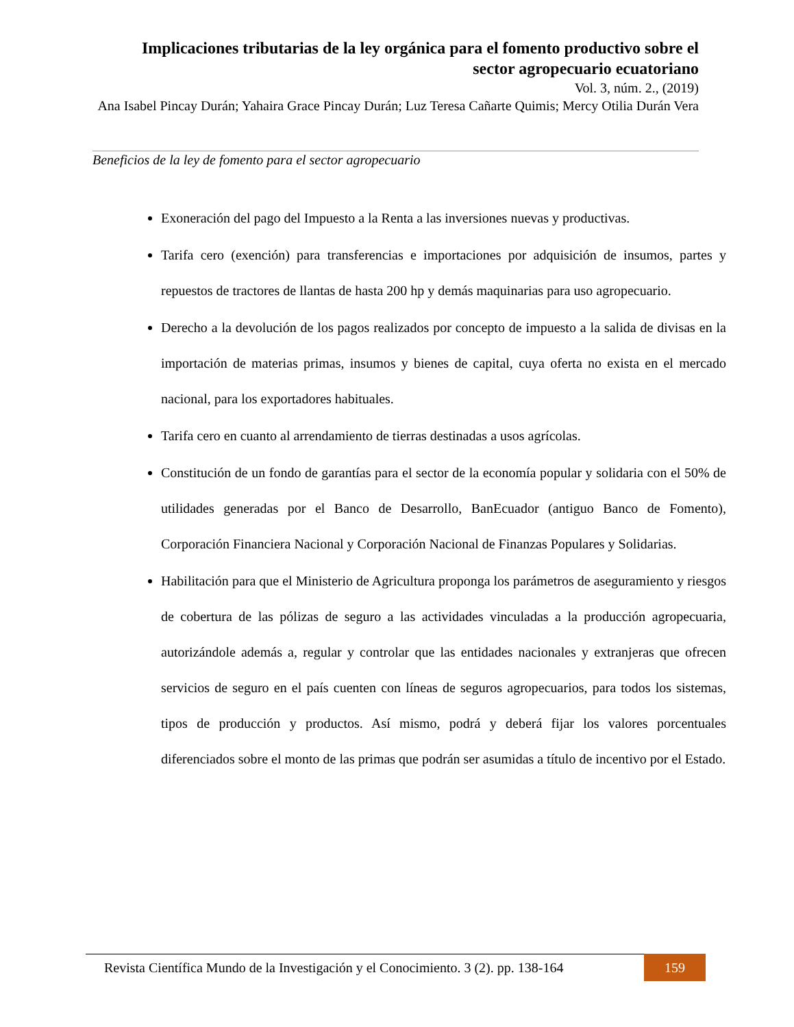Implicaciones tributarias de la ley orgánica para el fomento productivo sobre el sector agropecuario ecuatoriano
Vol. 3, núm. 2., (2019)
Ana Isabel Pincay Durán; Yahaira Grace Pincay Durán; Luz Teresa Cañarte Quimis; Mercy Otilia Durán Vera
Beneficios de la ley de fomento para el sector agropecuario
Exoneración del pago del Impuesto a la Renta a las inversiones nuevas y productivas.
Tarifa cero (exención) para transferencias e importaciones por adquisición de insumos, partes y repuestos de tractores de llantas de hasta 200 hp y demás maquinarias para uso agropecuario.
Derecho a la devolución de los pagos realizados por concepto de impuesto a la salida de divisas en la importación de materias primas, insumos y bienes de capital, cuya oferta no exista en el mercado nacional, para los exportadores habituales.
Tarifa cero en cuanto al arrendamiento de tierras destinadas a usos agrícolas.
Constitución de un fondo de garantías para el sector de la economía popular y solidaria con el 50% de utilidades generadas por el Banco de Desarrollo, BanEcuador (antiguo Banco de Fomento), Corporación Financiera Nacional y Corporación Nacional de Finanzas Populares y Solidarias.
Habilitación para que el Ministerio de Agricultura proponga los parámetros de aseguramiento y riesgos de cobertura de las pólizas de seguro a las actividades vinculadas a la producción agropecuaria, autorizándole además a, regular y controlar que las entidades nacionales y extranjeras que ofrecen servicios de seguro en el país cuenten con líneas de seguros agropecuarios, para todos los sistemas, tipos de producción y productos. Así mismo, podrá y deberá fijar los valores porcentuales diferenciados sobre el monto de las primas que podrán ser asumidas a título de incentivo por el Estado.
Revista Científica Mundo de la Investigación y el Conocimiento. 3 (2). pp. 138-164
159